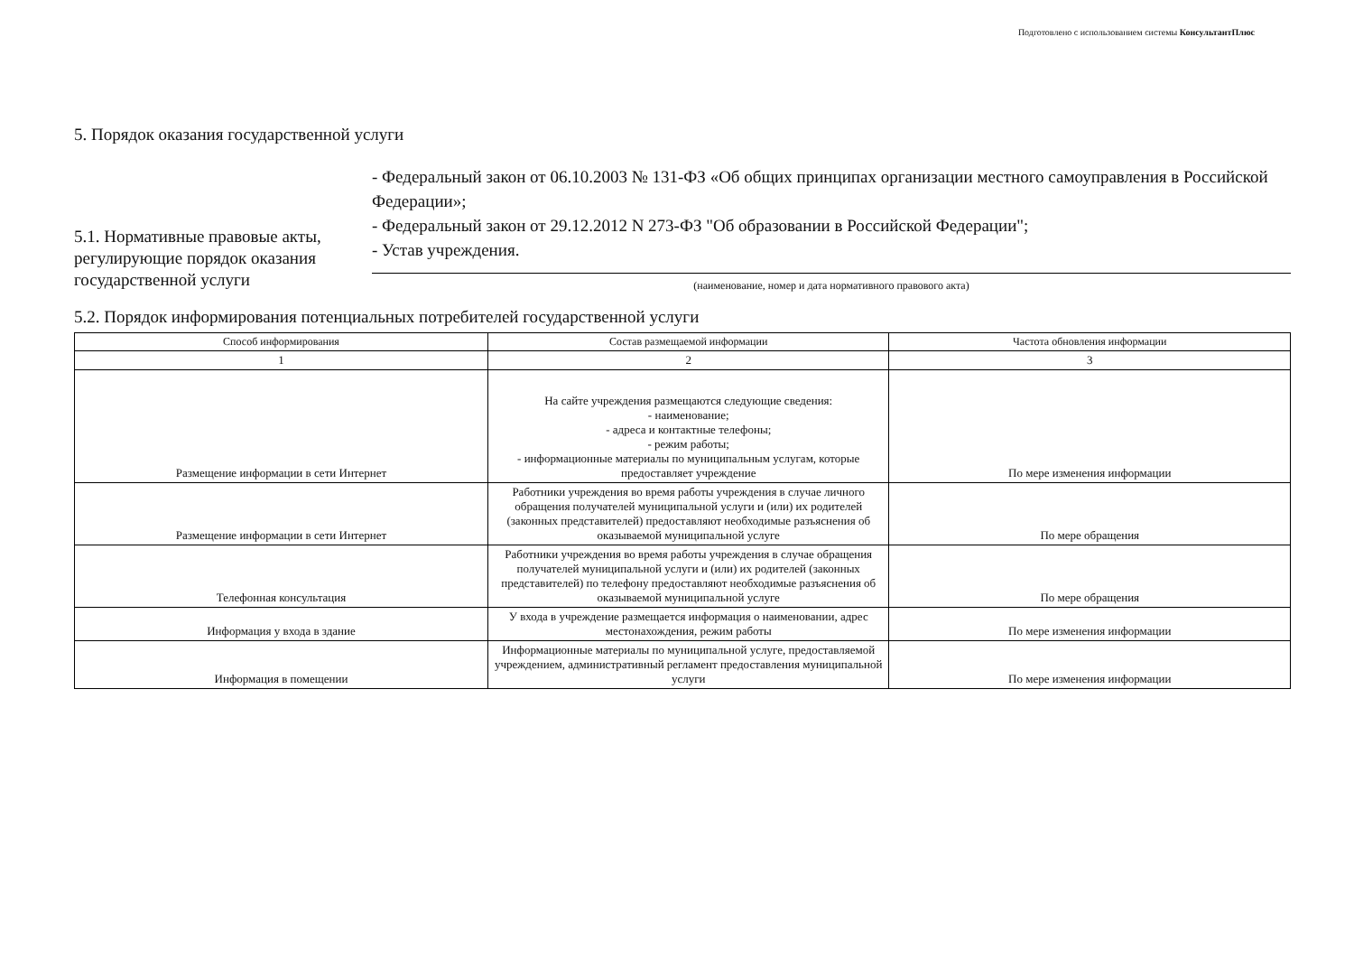Подготовлено с использованием системы КонсультантПлюс
5. Порядок оказания государственной услуги
5.1. Нормативные правовые акты, регулирующие порядок оказания государственной услуги
- Федеральный закон от 06.10.2003 № 131-ФЗ «Об общих принципах организации местного самоуправления в Российской Федерации»;
- Федеральный закон от 29.12.2012 N 273-ФЗ "Об образовании в Российской Федерации";
- Устав учреждения.
(наименование, номер и дата нормативного правового акта)
5.2. Порядок информирования потенциальных потребителей государственной услуги
| Способ информирования | Состав размещаемой информации | Частота обновления информации |
| --- | --- | --- |
| 1 | 2 | 3 |
| Размещение информации в сети Интернет | На сайте учреждения размещаются следующие сведения: - наименование; - адреса и контактные телефоны; - режим работы; - информационные материалы по муниципальным услугам, которые предоставляет учреждение | По мере изменения информации |
| Размещение информации в сети Интернет | Работники учреждения во время работы учреждения в случае личного обращения получателей муниципальной услуги и (или) их родителей (законных представителей) предоставляют необходимые разъяснения об оказываемой муниципальной услуге | По мере обращения |
| Телефонная консультация | Работники учреждения во время работы учреждения в случае обращения получателей муниципальной услуги и (или) их родителей (законных представителей) по телефону предоставляют необходимые разъяснения об оказываемой муниципальной услуге | По мере обращения |
| Информация у входа в здание | У входа в учреждение размещается информация о наименовании, адрес местонахождения, режим работы | По мере изменения информации |
| Информация в помещении | Информационные материалы по муниципальной услуге, предоставляемой учреждением, административный регламент предоставления муниципальной услуги | По мере изменения информации |